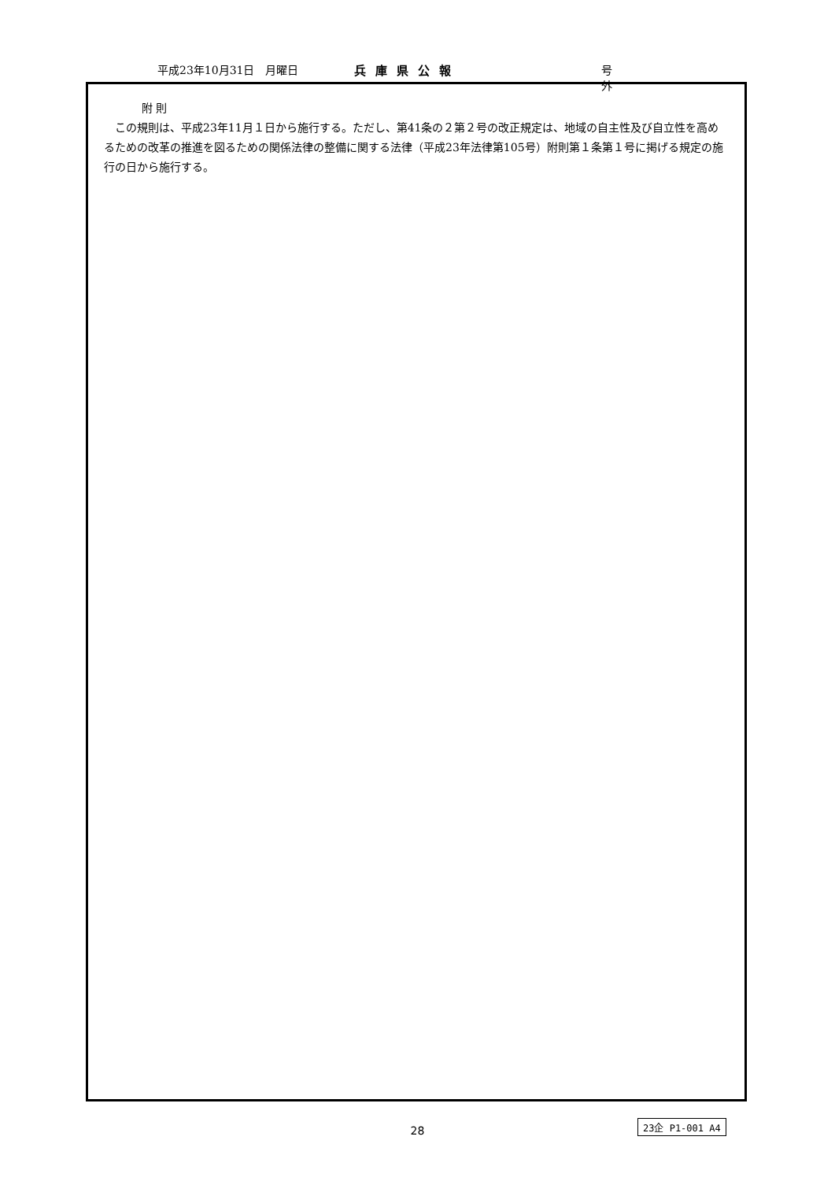平成23年10月31日　月曜日 兵庫県公報 号外
附 則
　この規則は、平成23年11月１日から施行する。ただし、第41条の２第２号の改正規定は、地域の自主性及び自立性を高めるための改革の推進を図るための関係法律の整備に関する法律（平成23年法律第105号）附則第１条第１号に掲げる規定の施行の日から施行する。
28
23企 P1-001 A4